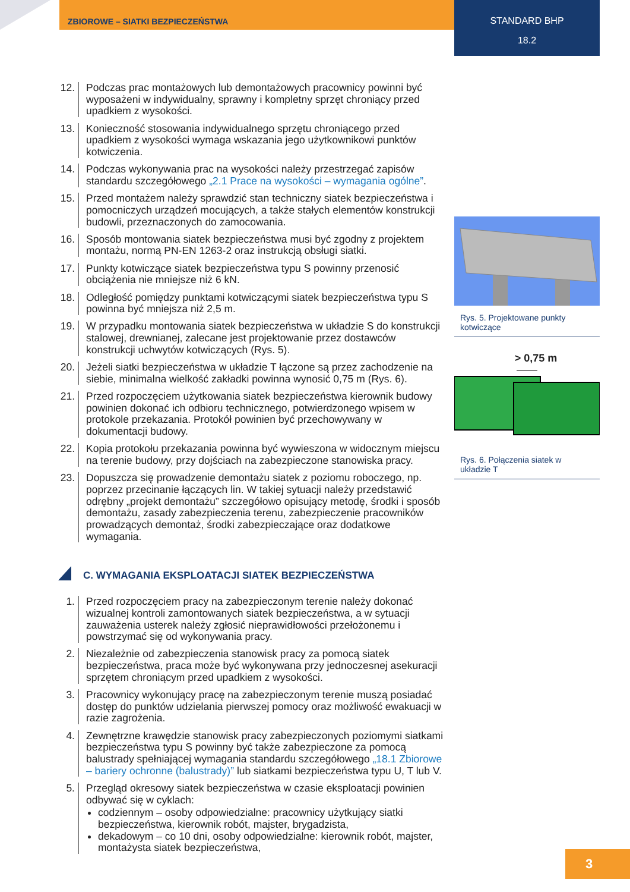ZBIOROWE – SIATKI BEZPIECZEŃSTWA
STANDARD BHP
18.2
12.
Podczas prac montażowych lub demontażowych pracownicy powinni być wyposażeni w indywidualny, sprawny i kompletny sprzęt chroniący przed upadkiem z wysokości.
13.
Konieczność stosowania indywidualnego sprzętu chroniącego przed upadkiem z wysokości wymaga wskazania jego użytkownikowi punktów kotwiczenia.
14.
Podczas wykonywania prac na wysokości należy przestrzegać zapisów standardu szczegółowego „2.1 Prace na wysokości – wymagania ogólne”.
15.
Przed montażem należy sprawdzić stan techniczny siatek bezpieczeństwa i pomocniczych urządzeń mocujących, a także stałych elementów konstrukcji budowli, przeznaczonych do zamocowania.
16.
Sposób montowania siatek bezpieczeństwa musi być zgodny z projektem montażu, normą PN-EN 1263-2 oraz instrukcją obsługi siatki.
17.
Punkty kotwiczące siatek bezpieczeństwa typu S powinny przenosić obciążenia nie mniejsze niż 6 kN.
18.
Odległość pomiędzy punktami kotwiczącymi siatek bezpieczeństwa typu S powinna być mniejsza niż 2,5 m.
19.
W przypadku montowania siatek bezpieczeństwa w układzie S do konstrukcji stalowej, drewnianej, zalecane jest projektowanie przez dostawców konstrukcji uchwytów kotwiczących (Rys. 5).
20.
Jeżeli siatki bezpieczeństwa w układzie T łączone są przez zachodzenie na siebie, minimalna wielkość zakładki powinna wynosić 0,75 m (Rys. 6).
21.
Przed rozpoczęciem użytkowania siatek bezpieczeństwa kierownik budowy powinien dokonać ich odbioru technicznego, potwierdzonego wpisem w protokole przekazania. Protokół powinien być przechowywany w dokumentacji budowy.
22.
Kopia protokołu przekazania powinna być wywieszona w widocznym miejscu na terenie budowy, przy dojściach na zabezpieczone stanowiska pracy.
23.
Dopuszcza się prowadzenie demontażu siatek z poziomu roboczego, np. poprzez przecinanie łączących lin. W takiej sytuacji należy przedstawić odrębny „projekt demontażu” szczegółowo opisujący metodę, środki i sposób demontażu, zasady zabezpieczenia terenu, zabezpieczenie pracowników prowadzących demontaż, środki zabezpieczające oraz dodatkowe wymagania.
C. WYMAGANIA EKSPLOATACJI SIATEK BEZPIECZEŃSTWA
1. Przed rozpoczęciem pracy na zabezpieczonym terenie należy dokonać wizualnej kontroli zamontowanych siatek bezpieczeństwa, a w sytuacji zauważenia usterek należy zgłosić nieprawidłowości przełożonemu i powstrzymać się od wykonywania pracy.
2. Niezależnie od zabezpieczenia stanowisk pracy za pomocą siatek bezpieczeństwa, praca może być wykonywana przy jednoczesnej asekuracji sprzętem chroniącym przed upadkiem z wysokości.
3. Pracownicy wykonujący pracę na zabezpieczonym terenie muszą posiadać dostęp do punktów udzielania pierwszej pomocy oraz możliwość ewakuacji w razie zagrożenia.
4. Zewnętrzne krawędzie stanowisk pracy zabezpieczonych poziomymi siatkami bezpieczeństwa typu S powinny być także zabezpieczone za pomocą balustrady spełniającej wymagania standardu szczegółowego „18.1 Zbiorowe – bariery ochronne (balustrady)” lub siatkami bezpieczeństwa typu U, T lub V.
5. Przegląd okresowy siatek bezpieczeństwa w czasie eksploatacji powinien odbywać się w cyklach:
codziennym – osoby odpowiedzialne: pracownicy użytkujący siatki bezpieczeństwa, kierownik robót, majster, brygadzista,
dekadowym – co 10 dni, osoby odpowiedzialne: kierownik robót, majster, montażysta siatek bezpieczeństwa,
Rys. 5. Projektowane punkty kotwiczące
> 0,75 m
Rys. 6. Połączenia siatek w układzie T
3